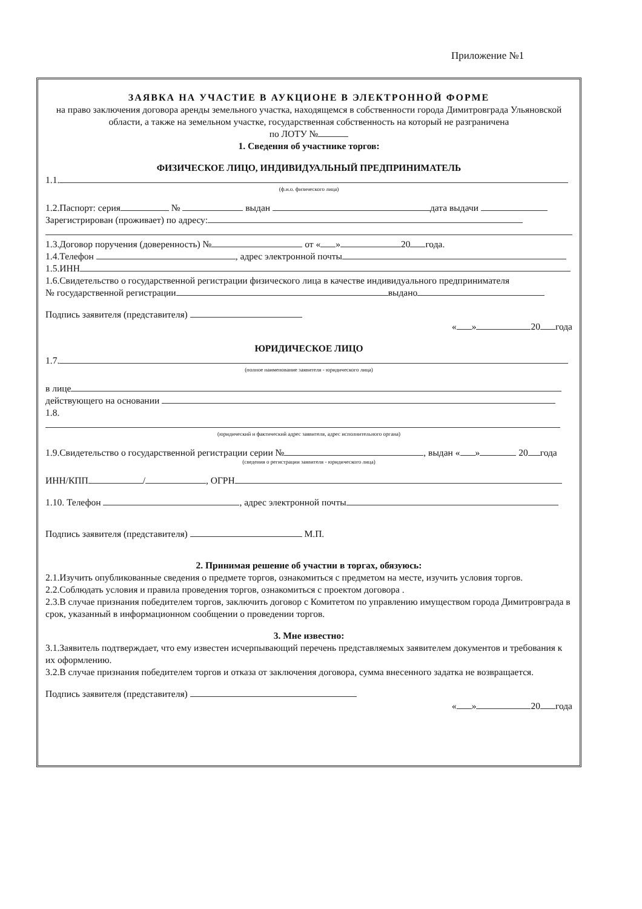Приложение №1
ЗАЯВКА НА УЧАСТИЕ В АУКЦИОНЕ В ЭЛЕКТРОННОЙ ФОРМЕ
на право заключения договора аренды земельного участка, находящемся в собственности города Димитровграда Ульяновской области, а также на земельном участке, государственная собственность на который не разграничена
по ЛОТУ №
1. Сведения об участнике торгов:
ФИЗИЧЕСКОЕ ЛИЦО, ИНДИВИДУАЛЬНЫЙ ПРЕДПРИНИМАТЕЛЬ
1.1.
(ф.и.о. физического лица)
1.2.Паспорт: серия № выдан дата выдачи
Зарегистрирован (проживает) по адресу:
1.3.Договор поручения (доверенность) № от « » 20 года.
1.4.Телефон , адрес электронной почты
1.5.ИНН
1.6.Свидетельство о государственной регистрации физического лица в качестве индивидуального предпринимателя
№ государственной регистрации выдано
Подпись заявителя (представителя)
« » 20 года
ЮРИДИЧЕСКОЕ ЛИЦО
1.7.
(полное наименование заявителя - юридического лица)
в лице
действующего на основании
1.8.
(юридический и фактический адрес заявителя, адрес исполнительного органа)
1.9.Свидетельство о государственной регистрации серии № , выдан « » 20 года
(сведения о регистрации заявителя - юридического лица)
ИНН/КПП / , ОГРН
1.10. Телефон , адрес электронной почты
Подпись заявителя (представителя) М.П.
2. Принимая решение об участии в торгах, обязуюсь:
2.1.Изучить опубликованные сведения о предмете торгов, ознакомиться с предметом на месте, изучить условия торгов.
2.2.Соблюдать условия и правила проведения торгов, ознакомиться с проектом договора .
2.3.В случае признания победителем торгов, заключить договор с Комитетом по управлению имуществом города Димитровграда в срок, указанный в информационном сообщении о проведении торгов.
3. Мне известно:
3.1.Заявитель подтверждает, что ему известен исчерпывающий перечень представляемых заявителем документов и требования к их оформлению.
3.2.В случае признания победителем торгов и отказа от заключения договора, сумма внесенного задатка не возвращается.
Подпись заявителя (представителя)
« » 20 года